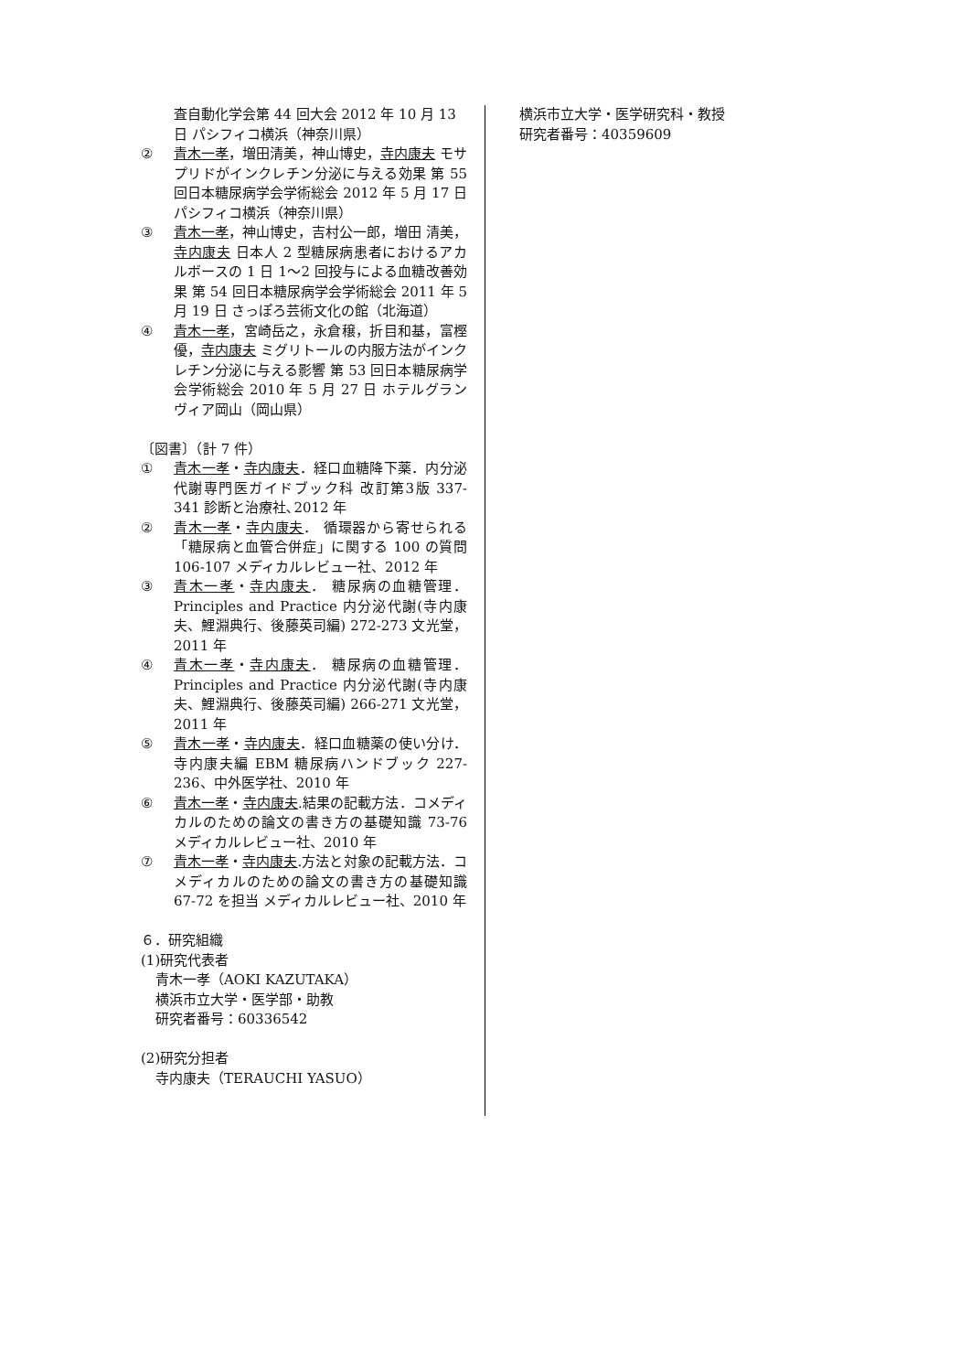査自動化学会第 44 回大会 2012 年 10 月 13 日 パシフィコ横浜（神奈川県）
② 青木一孝，増田清美，神山博史，寺内康夫 モサプリドがインクレチン分泌に与える効果 第 55 回日本糖尿病学会学術総会 2012 年 5 月 17 日 パシフィコ横浜（神奈川県）
③ 青木一孝，神山博史，吉村公一郎，増田 清美，寺内康夫 日本人 2 型糖尿病患者におけるアカルボースの 1 日 1～2 回投与による血糖改善効果 第 54 回日本糖尿病学会学術総会 2011 年 5 月 19 日 さっぽろ芸術文化の館（北海道）
④ 青木一孝，宮崎岳之，永倉穣，折目和基，富樫優，寺内康夫 ミグリトールの内服方法がインクレチン分泌に与える影響 第 53 回日本糖尿病学会学術総会 2010 年 5 月 27 日 ホテルグランヴィア岡山（岡山県）
〔図書〕（計 7 件）
① 青木一孝・寺内康夫．経口血糖降下薬．内分泌代謝専門医ガイドブック科 改訂第3版 337-341 診断と治療社､2012 年
② 青木一孝・寺内康夫． 循環器から寄せられる「糖尿病と血管合併症」に関する 100 の質問 106-107 メディカルレビュー社、2012 年
③ 青木一孝・寺内康夫． 糖尿病の血糖管理．Principles and Practice 内分泌代謝(寺内康夫、鯉淵典行、後藤英司編) 272-273 文光堂，2011 年
④ 青木一孝・寺内康夫． 糖尿病の血糖管理．Principles and Practice 内分泌代謝(寺内康夫、鯉淵典行、後藤英司編) 266-271 文光堂，2011 年
⑤ 青木一孝・寺内康夫．経口血糖薬の使い分け．寺内康夫編 EBM 糖尿病ハンドブック 227-236、中外医学社、2010 年
⑥ 青木一孝・寺内康夫.結果の記載方法．コメディカルのための論文の書き方の基礎知識 73-76 メディカルレビュー社、2010 年
⑦ 青木一孝・寺内康夫.方法と対象の記載方法．コメディカルのための論文の書き方の基礎知識 67-72 を担当 メディカルレビュー社、2010 年
６．研究組織
(1)研究代表者
青木一孝（AOKI KAZUTAKA）
横浜市立大学・医学部・助教
研究者番号：60336542
(2)研究分担者
寺内康夫（TERAUCHI YASUO）
横浜市立大学・医学研究科・教授
研究者番号：40359609